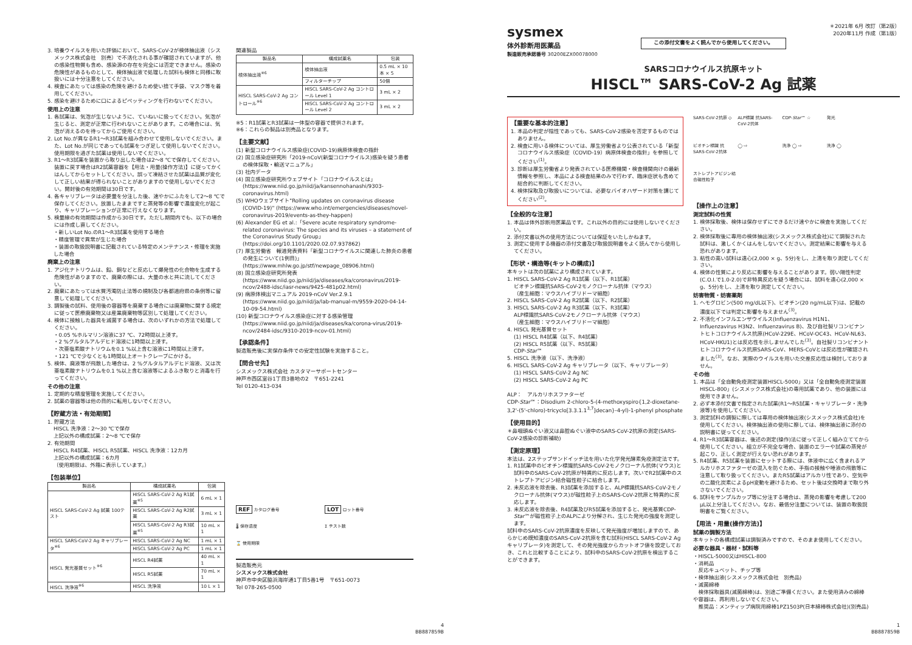3. 培養ウイルスを用いた評価において、SARS-CoV-2が検体抽出液（シスメックス株式会社　別売）で不活化される事が確認されていますが、他の感染性物質も含め、感染源の存在を完全には否定できません。感染の危険性があるものとして、検体抽出液で処理した試料も検体と同様に取扱いには十分注意をしてください。
4. 検査にあたっては感染の危険を避けるため使い捨て手袋、マスク等を着用してください。
5. 感染を避けるために口によるピペッティングを行わないでください。
使用上の注意
1. 各試薬は、気泡が生じないように、ていねいに扱ってください。気泡が生じると、測定が正常に行われないことがあります。この場合には、気泡が消えるのを待ってからご使用ください。
2. Lot No.が異なるR1〜R3試薬を組み合わせて使用しないでください。また、Lot No.が同じであっても試薬をつぎ足して使用しないでください。使用期限を過ぎた試薬は使用しないでください。
3. R1〜R3試薬を装置から取り出した場合は2〜8 ℃で保存してください。装置に戻す場合はR2試薬容器を【用法・用量(操作方法)】に従ってかくはんしてからセットしてください。誤って凍結させた試薬は品質が変化して正しい結果が得られないことがありますので使用しないでください。開封後の有効期間は30日です。
4. 各キャリブレータは必要量を分注した後、速やかにふたをして2〜8 ℃で保存してください。放置したままですと蒸発等の影響で濃度変化が起こり、キャリブレーションが正常に行えなくなります。
5. 検量線の有効期間は作成から30日です。ただし期間内でも、以下の場合には作成し直してください。
・新しいLot No.のR1〜R3試薬を使用する場合
・精度管理で異常が生じた場合
・装置の取扱説明書に記載されている特定のメンテナンス・修理を実施した場合
廃棄上の注意
1. アジ化ナトリウムは、鉛、銅などと反応して爆発性の化合物を生成する危険性がありますので、廃棄の際には、大量の水と共に流してください。
2. 廃棄にあたっては水質汚濁防止法等の規制及び各都道府県の条例等に留意して処理してください。
3. 調製後の試料、使用後の容器等を廃棄する場合には廃棄物に関する規定に従って医療廃棄物又は産業廃棄物等区別して処理してください。
4. 検体に接触した器具を滅菌する場合は、次のいずれかの方法で処理してください。
・0.05 %ホルマリン溶液に37 ℃、72時間以上浸す。
・2 %グルタルアルデヒド溶液に1時間以上浸す。
・次亜塩素酸ナトリウムを0.1 %以上含む溶液に1時間以上浸す。
・121 ℃で少なくとも1時間以上オートクレーブにかける。
5. 検体、廃液等が飛散した場合は、2 %グルタルアルデヒド溶液、又は次亜塩素酸ナトリウムを0.1 %以上含む溶液等によるふき取りと消毒を行ってください。
その他の注意
1. 定期的な精度管理を実施してください。
2. 試薬の容器等は他の目的に転用しないでください。
【貯蔵方法・有効期間】
1. 貯蔵方法
HISCL 洗浄液：2〜30 ℃で保存
上記以外の構成試薬：2〜8 ℃で保存
2. 有効期間
HISCL R4試薬、HISCL R5試薬、HISCL 洗浄液：12カ月
上記以外の構成試薬：6カ月
（使用期限は、外箱に表示しています。）
【包装単位】
| 製品名 | 構成試薬名 | 包装 |
| --- | --- | --- |
| HISCL SARS-CoV-2 Ag 試薬 100テスト | HISCL SARS-CoV-2 Ag R1試薬<sup>※5</sup> | 6 mL × 1 |
| | HISCL SARS-CoV-2 Ag R2試薬 | 3 mL × 1 |
| | HISCL SARS-CoV-2 Ag R3試薬<sup>※5</sup> | 10 mL × 1 |
| HISCL SARS-CoV-2 Ag キャリブレータ<sup>※6</sup> | HISCL SARS-CoV-2 Ag NC | 1 mL × 1 |
| | HISCL SARS-CoV-2 Ag PC | 1 mL × 1 |
| HISCL 発光基質セット<sup>※6</sup> | HISCL R4試薬 | 40 mL × 1 |
| | HISCL R5試薬 | 70 mL × 1 |
| HISCL 洗浄液<sup>※6</sup> | HISCL 洗浄液 | 10 L × 1 |
関連製品
| 製品名 | 構成試薬名 | 包装 |
| --- | --- | --- |
| 検体抽出液<sup>※6</sup> | 検体抽出液 | 0.5 mL × 10本 × 5 |
| | フィルターチップ | 50個 |
| HISCL SARS-CoV-2 Ag コントロール<sup>※6</sup> | HISCL SARS-CoV-2 Ag コントロール Level 1 | 3 mL × 2 |
| | HISCL SARS-CoV-2 Ag コントロール Level 2 | 3 mL × 2 |
※5：R1試薬とR3試薬は一体型の容器で提供されます。
※6：これらの製品は別売品となります。
【主要文献】
(1) 新型コロナウイルス感染症(COVID-19)病原体検査の指針
(2) 国立感染症研究所「2019-nCoV(新型コロナウイルス)感染を疑う患者の検体採取・輸送マニュアル」
(3) 社内データ
(4) 国立感染症研究所ウェブサイト「コロナウイルスとは」(https://www.niid.go.jp/niid/ja/kansennohanashi/9303-coronavirus.html)
(5) WHOウェブサイト"Rolling updates on coronavirus disease (COVID-19)" (https://www.who.int/emergencies/diseases/novel-coronavirus-2019/events-as-they-happen)
(6) Alexander EG et al.:「Severe acute respiratory syndrome-related coronavirus: The species and its viruses – a statement of the Coronavirus Study Group」 (https://doi.org/10.1101/2020.02.07.937862)
(7) 厚生労働省　報道発表資料「新型コロナウイルスに関連した肺炎の患者の発生について(1例目)」 (https://www.mhlw.go.jp/stf/newpage_08906.html)
(8) 国立感染症研究所発表 (https://www.niid.go.jp/niid/ja/diseases/ka/coronavirus/2019-ncov/2488-idsc/iasr-news/9425-481p02.html)
(9) 病原体検出マニュアル 2019-nCoV Ver.2.9.1 (https://www.niid.go.jp/niid/ja/lab-manual-m/9559-2020-04-14-10-09-54.html)
(10) 新型コロナウイルス感染症に対する感染管理 (https://www.niid.go.jp/niid/ja/diseases/ka/corona-virus/2019-ncov/2484-idsc/9310-2019-ncov-01.html)
【承認条件】
製造販売後に実保存条件での安定性試験を実施すること。
【問合せ先】
シスメックス株式会社 カスタマーサポートセンター
神戸市西区室谷1丁目3番地の2　〒651-2241
Tel 0120-413-034
REF カタログ番号 LOT ロット番号 🌡 保存温度 Σ テスト数 ⌛ 使用期限
製造販売元
シスメックス株式会社
神戸市中央区脇浜海岸通1丁目5番1号　〒651-0073
Tel 078-265-0500
4
BB887859B
sysmex
体外診断用医薬品
製造販売承認番号 30200EZX00078000
この添付文書をよく読んでから使用してください。
＊2021年 6月 改訂（第2版）
2020年11月 作成（第1版）
SARSコロナウイルス抗原キット
HISCL™ SARS-CoV-2 Ag 試薬
【重要な基本的注意】
1. 本品の判定が陰性であっても、SARS-CoV-2感染を否定するものではありません。
2. 検査に用いる検体については、厚生労働省より公表されている「新型コロナウイルス感染症（COVID-19）病原体検査の指針」を参照してください<sup>(1)</sup>。
3. 診断は厚生労働省より発表されている医療機関・検査機関向けの最新情報を参照し、本品による検査結果のみで行わず、臨床症状も含めて総合的に判断してください。
4. 検体採取及び取扱いについては、必要なバイオハザード対策を講じてください<sup>(2)</sup>。
【全般的な注意】
1. 本品は体外診断用医薬品です。これ以外の目的には使用しないでください。
2. 添付文書以外の使用方法については保証をいたしかねます。
3. 測定に使用する機器の添付文書及び取扱説明書をよく読んでから使用してください。
【形状・構造等(キットの構成)】
本キットは次の試薬により構成されています。
1. HISCL SARS-CoV-2 Ag R1試薬（以下、R1試薬）
ビオチン標識抗SARS-CoV-2モノクローナル抗体（マウス）
（産生細胞：マウスハイブリドーマ細胞）
2. HISCL SARS-CoV-2 Ag R2試薬（以下、R2試薬）
3. HISCL SARS-CoV-2 Ag R3試薬（以下、R3試薬）
ALP標識抗SARS-CoV-2モノクローナル抗体（マウス）
（産生細胞：マウスハイブリドーマ細胞）
4. HISCL 発光基質セット
(1) HISCL R4試薬（以下、R4試薬）
(2) HISCL R5試薬（以下、R5試薬）
CDP-Star™
5. HISCL 洗浄液（以下、洗浄液）
6. HISCL SARS-CoV-2 Ag キャリブレータ（以下、キャリブレータ）
(1) HISCL SARS-CoV-2 Ag NC
(2) HISCL SARS-CoV-2 Ag PC
ALP：　アルカリホスファターゼ
CDP-Star™：Disodium 2-chloro-5-(4-methoxyspiro{1,2-dioxetane-3,2'-(5'-chloro)-tricyclo[3.3.1.1<sup>3,7</sup>]decan}-4-yl)-1-phenyl phosphate
【使用目的】
＊鼻咽頭ぬぐい液又は鼻腔ぬぐい液中のSARS-CoV-2抗原の測定(SARS-CoV-2感染の診断補助)
【測定原理】
本法は、2ステップサンドイッチ法を用いた化学発光酵素免疫測定法です。
1. R1試薬中のビオチン標識抗SARS-CoV-2モノクローナル抗体(マウス)と試料中のSARS-CoV-2抗原が特異的に反応します。次いでR2試薬中のストレプトアビジン結合磁性粒子に結合します。
2. 未反応液を除去後、R3試薬を添加すると、ALP標識抗SARS-CoV-2モノクローナル抗体(マウス)が磁性粒子上のSARS-CoV-2抗原と特異的に反応します。
3. 未反応液を除去後、R4試薬及びR5試薬を添加すると、発光基質CDP-Star™が磁性粒子上のALPにより分解され、生じた発光の強度を測定します。
試料中のSARS-CoV-2抗原濃度を反映して発光強度が増加しますので、あらかじめ既知濃度のSARS-CoV-2抗原を含む試料(HISCL SARS-CoV-2 Ag キャリブレータ)を測定して、その発光強度からカットオフ値を設定しておき、これと比較することにより、試料中のSARS-CoV-2抗原を検出することができます。
SARS-CoV-2抗原 ◇ ALP標識 抗SARS-CoV-2抗体 CDP-Star™ ☆ 発光 ビオチン標識 抗SARS-CoV-2抗体 ◯ ⇨ 洗浄 ◯ ⇨ 洗浄 ◯ ストレプトアビジン結合磁性粒子
【操作上の注意】
測定試料の性質
1. 検体採取後、検体は保存せずにできるだけ速やかに検査を実施してください。
2. 検体採取後に専用の検体抽出液(シスメックス株式会社)にて調製された試料は、激しくかくはんをしないでください。測定結果に影響を与える恐れがあります。
3. 粘性の高い試料は遠心(2,000 × g、5分)をし、上清を取り測定してください。
4. 検体の性質により反応に影響を与えることがあります。弱い陽性判定(C.O.I.で1.0-2.0)で非特異反応を疑う場合には、試料を遠心(2,000 × g、5分)をし、上清を取り測定してください。
妨害物質・妨害薬剤
1. ヘモグロビン(500 mg/dL以下)、ビオチン(20 ng/mL以下)は、記載の濃度以下では判定に影響を与えません<sup>(3)</sup>。
2. 不活化インフルエンザウイルス(Influenzavirus H1N1、Influenzavirus H3N2、Influenzavirus B)、及び自社製リコンビナントヒトコロナウイルス抗原(HCoV-229E、HCoV-OC43、HCoV-NL63、HCoV-HKU1)とは反応性を示しませんでした<sup>(3)</sup>。自社製リコンビナントヒトコロナウイルス抗原SARS-CoV、MERS-CoVとは反応性が確認されました<sup>(3)</sup>。なお、実際のウイルスを用いた交差反応性は検討しておりません。
その他
1. 本品は「全自動免疫測定装置HISCL-5000」又は「全自動免疫測定装置HISCL-800」(シスメックス株式会社)の専用試薬であり、他の装置には使用できません。
2. 必ず本添付文書で指定された試薬(R1〜R5試薬・キャリブレータ・洗浄液等)を使用してください。
3. 測定試料の調製に際しては専用の検体抽出液(シスメックス株式会社)を使用してください。検体抽出液の使用に際しては、検体抽出液に添付の説明書に従ってください。
4. R1〜R3試薬容器は、後述の測定(操作)法に従って正しく組み立ててから使用してください。組立が不完全な場合、装置のエラーや試薬の蒸発が起こり、正しく測定が行えない恐れがあります。
5. R4試薬、R5試薬を装置にセットする際には、体液中に広く含まれるアルカリホスファターゼの混入を防ぐため、手指の接触や唾液の飛散等に注意して取り扱ってください。またR5試薬はアルカリ性であり、空気中の二酸化炭素によるpH変動を避けるため、セット後は交換時まで取り外さないでください。
6. 試料をサンプルカップ等に分注する場合は、蒸発の影響を考慮して200 μL以上分注してください。なお、最低分注量については、装置の取扱説明書をご覧ください。
【用法・用量(操作方法)】
試薬の調製方法
本キットの各構成試薬は調製済みですので、そのまま使用してください。
必要な器具・器材・試料等
・HISCL-5000又はHISCL-800
・消耗品
　反応キュベット、チップ等
・検体抽出液(シスメックス株式会社　別売品)
・滅菌綿棒
　検体採取器具(滅菌綿棒)は、別途ご準備ください。また使用済みの綿棒や容器は、再利用しないでください。
　推奨品：メンティップ病院用綿棒1PZ1503P(日本綿棒株式会社)(別売品)
1
BB887859B